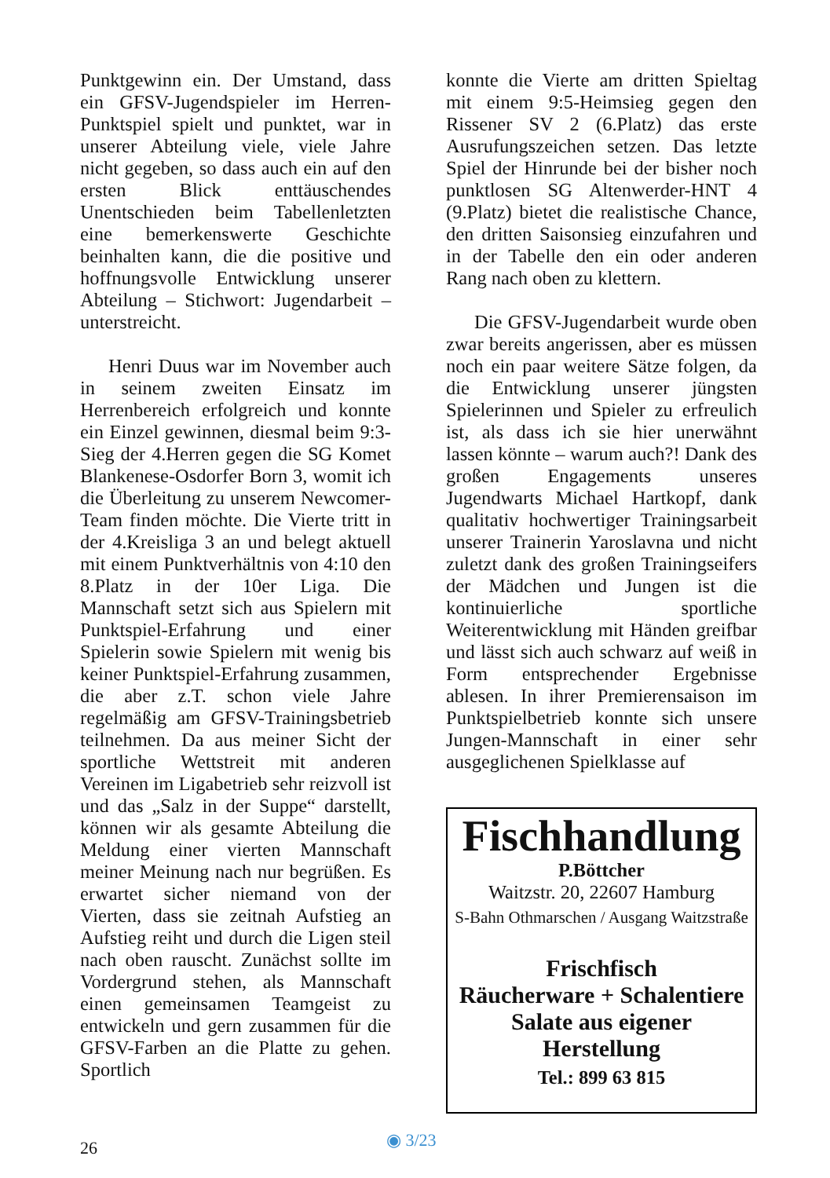Punktgewinn ein. Der Umstand, dass ein GFSV-Jugendspieler im Herren-Punktspiel spielt und punktet, war in unserer Abteilung viele, viele Jahre nicht gegeben, so dass auch ein auf den ersten Blick enttäuschendes Unentschieden beim Tabellenletzten eine bemerkenswerte Geschichte beinhalten kann, die die positive und hoffnungsvolle Entwicklung unserer Abteilung – Stichwort: Jugendarbeit – unterstreicht.
Henri Duus war im November auch in seinem zweiten Einsatz im Herrenbereich erfolgreich und konnte ein Einzel gewinnen, diesmal beim 9:3-Sieg der 4.Herren gegen die SG Komet Blankenese-Osdorfer Born 3, womit ich die Überleitung zu unserem Newcomer-Team finden möchte. Die Vierte tritt in der 4.Kreisliga 3 an und belegt aktuell mit einem Punktverhältnis von 4:10 den 8.Platz in der 10er Liga. Die Mannschaft setzt sich aus Spielern mit Punktspiel-Erfahrung und einer Spielerin sowie Spielern mit wenig bis keiner Punktspiel-Erfahrung zusammen, die aber z.T. schon viele Jahre regelmäßig am GFSV-Trainingsbetrieb teilnehmen. Da aus meiner Sicht der sportliche Wettstreit mit anderen Vereinen im Ligabetrieb sehr reizvoll ist und das „Salz in der Suppe“ darstellt, können wir als gesamte Abteilung die Meldung einer vierten Mannschaft meiner Meinung nach nur begrüßen. Es erwartet sicher niemand von der Vierten, dass sie zeitnah Aufstieg an Aufstieg reiht und durch die Ligen steil nach oben rauscht. Zunächst sollte im Vordergrund stehen, als Mannschaft einen gemeinsamen Teamgeist zu entwickeln und gern zusammen für die GFSV-Farben an die Platte zu gehen. Sportlich
konnte die Vierte am dritten Spieltag mit einem 9:5-Heimsieg gegen den Rissener SV 2 (6.Platz) das erste Ausrufungszeichen setzen. Das letzte Spiel der Hinrunde bei der bisher noch punktlosen SG Altenwerder-HNT 4 (9.Platz) bietet die realistische Chance, den dritten Saisonsieg einzufahren und in der Tabelle den ein oder anderen Rang nach oben zu klettern.
Die GFSV-Jugendarbeit wurde oben zwar bereits angerissen, aber es müssen noch ein paar weitere Sätze folgen, da die Entwicklung unserer jüngsten Spielerinnen und Spieler zu erfreulich ist, als dass ich sie hier unerwähnt lassen könnte – warum auch?! Dank des großen Engagements unseres Jugendwarts Michael Hartkopf, dank qualitativ hochwertiger Trainingsarbeit unserer Trainerin Yaroslavna und nicht zuletzt dank des großen Trainingseifers der Mädchen und Jungen ist die kontinuierliche sportliche Weiterentwicklung mit Händen greifbar und lässt sich auch schwarz auf weiß in Form entsprechender Ergebnisse ablesen. In ihrer Premierensaison im Punktspielbetrieb konnte sich unsere Jungen-Mannschaft in einer sehr ausgeglichenen Spielklasse auf
Fischhandlung
P.Böttcher
Waitzstr. 20, 22607 Hamburg
S-Bahn Othmarschen / Ausgang Waitzstraße
Frischfisch
Räucherware + Schalentiere
Salate aus eigener Herstellung
Tel.: 899 63 815
26 ◉ 3/23